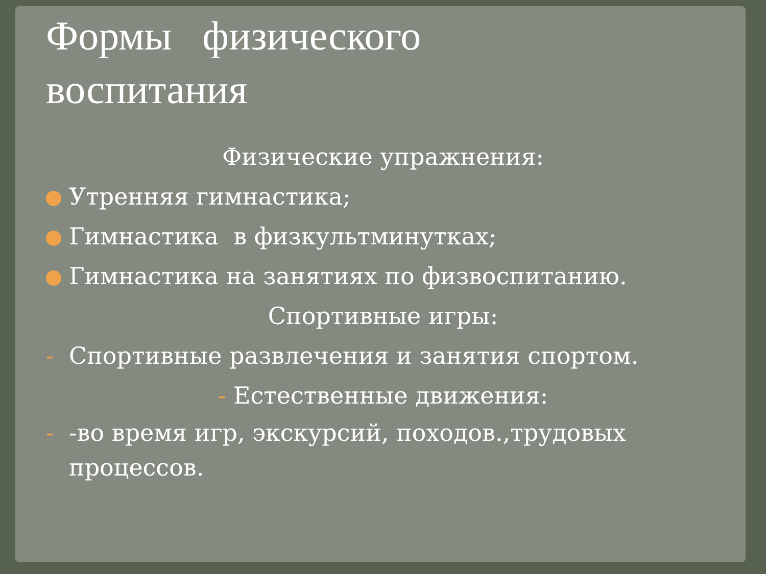Формы физического
воспитания
Физические упражнения:
Утренняя гимнастика;
Гимнастика в физкультминутках;
Гимнастика на занятиях по физвоспитанию.
Спортивные игры:
- Спортивные развлечения и занятия спортом.
- Естественные движения:
- -во время игр, экскурсий, походов.,трудовых
процессов.